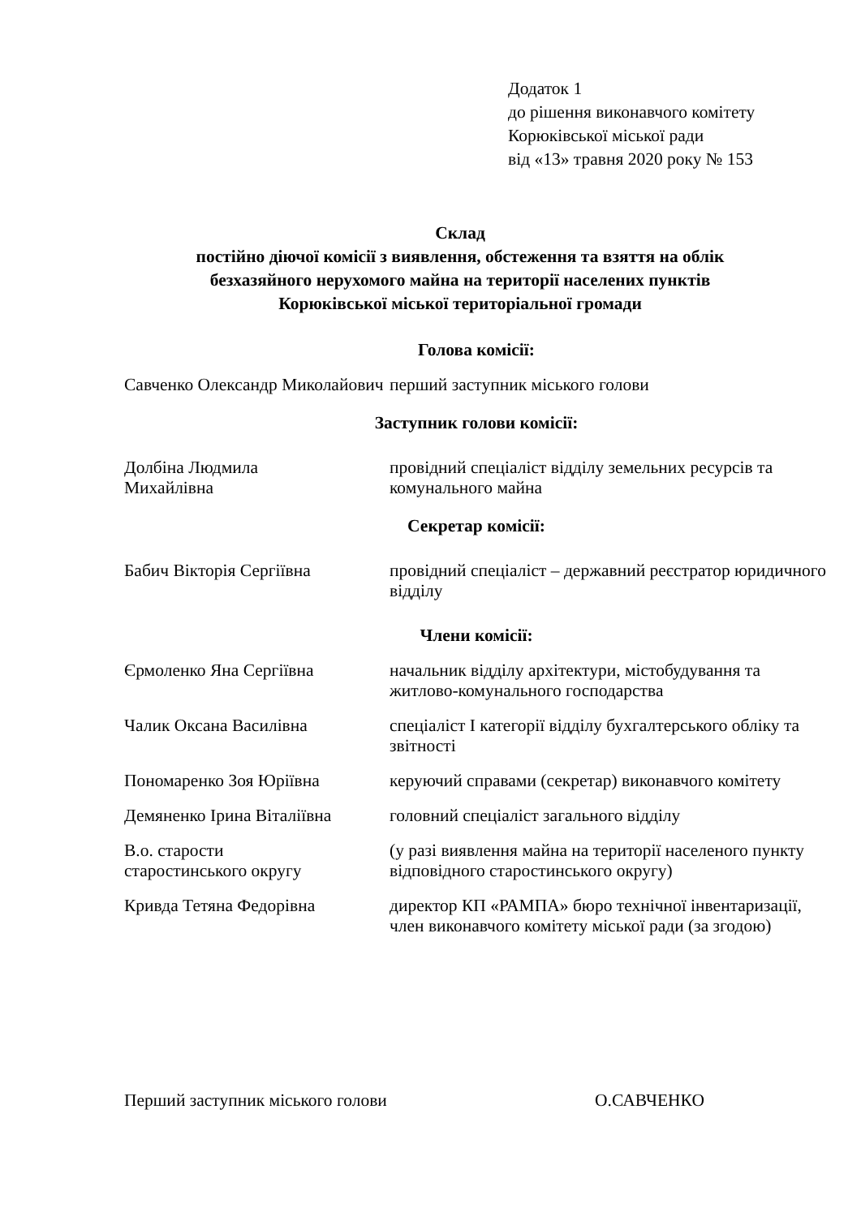Додаток 1
до рішення виконавчого комітету
Корюківської міської ради
від «13» травня 2020 року № 153
Склад
постійно діючої комісії з виявлення, обстеження та взяття на облік
безхазяйного нерухомого майна на території населених пунктів
Корюківської міської територіальної громади
Голова комісії:
Савченко Олександр Миколайович
перший заступник міського голови
Заступник голови комісії:
Долбіна Людмила
Михайлівна
провідний спеціаліст відділу земельних ресурсів та комунального майна
Секретар комісії:
Бабич Вікторія Сергіївна провідний спеціаліст – державний реєстратор юридичного відділу
Члени комісії:
Єрмоленко Яна Сергіївна начальник відділу архітектури, містобудування та житлово-комунального господарства
Чалик Оксана Василівна спеціаліст І категорії відділу бухгалтерського обліку та звітності
Пономаренко Зоя Юріївна керуючий справами (секретар) виконавчого комітету
Демяненко Ірина Віталіївна
головний спеціаліст загального відділу
В.о. старости
старостинського округу
(у разі виявлення майна на території населеного пункту відповідного старостинського округу)
Кривда Тетяна Федорівна директор КП «РАМПА» бюро технічної інвентаризації, член виконавчого комітету міської ради (за згодою)
Перший заступник міського голови О.САВЧЕНКО